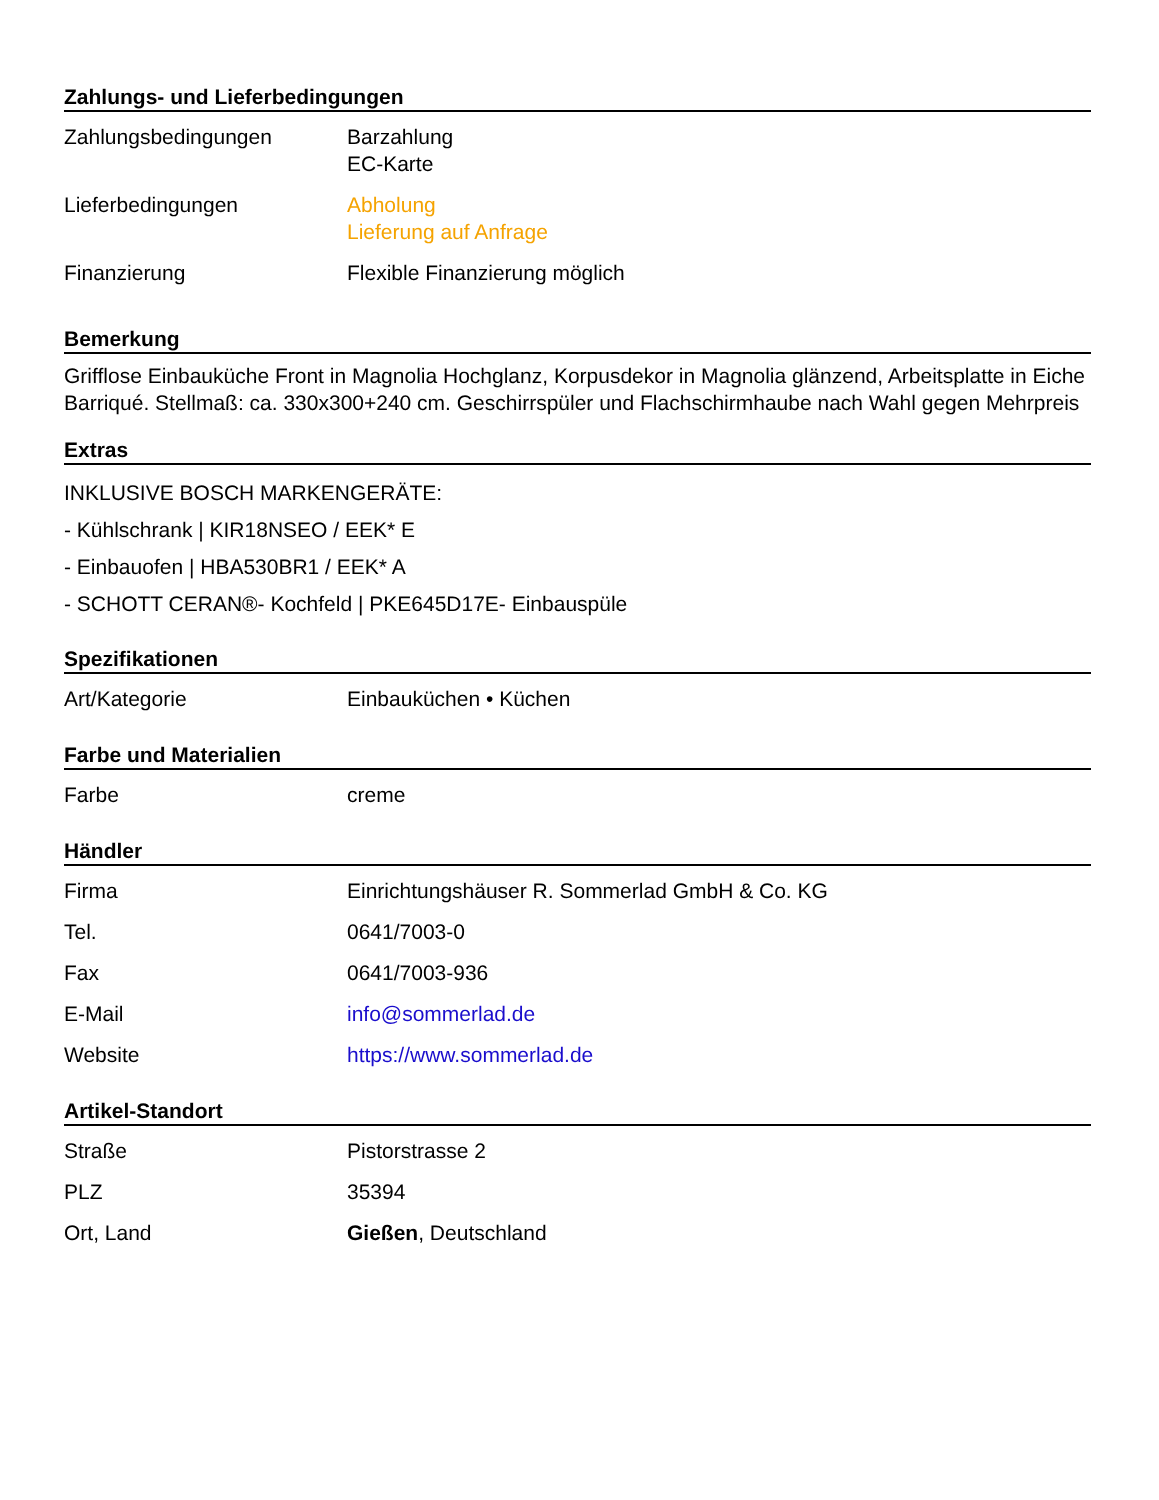Zahlungs- und Lieferbedingungen
| Zahlungsbedingungen | Barzahlung EC-Karte |
| Lieferbedingungen | Abholung Lieferung auf Anfrage |
| Finanzierung | Flexible Finanzierung möglich |
Bemerkung
Grifflose Einbauküche Front in Magnolia Hochglanz, Korpusdekor in Magnolia glänzend, Arbeitsplatte in Eiche Barriqué. Stellmaß: ca. 330x300+240 cm. Geschirrspüler und Flachschirmhaube nach Wahl gegen Mehrpreis
Extras
INKLUSIVE BOSCH MARKENGERÄTE:
- Kühlschrank | KIR18NSEO / EEK* E
- Einbauofen | HBA530BR1 / EEK* A
- SCHOTT CERAN®- Kochfeld | PKE645D17E- Einbauspüle
Spezifikationen
| Art/Kategorie | Einbauküchen • Küchen |
Farbe und Materialien
| Farbe | creme |
Händler
| Firma | Einrichtungshäuser R. Sommerlad GmbH & Co. KG |
| Tel. | 0641/7003-0 |
| Fax | 0641/7003-936 |
| E-Mail | info@sommerlad.de |
| Website | https://www.sommerlad.de |
Artikel-Standort
| Straße | Pistorstrasse 2 |
| PLZ | 35394 |
| Ort, Land | Gießen , Deutschland |